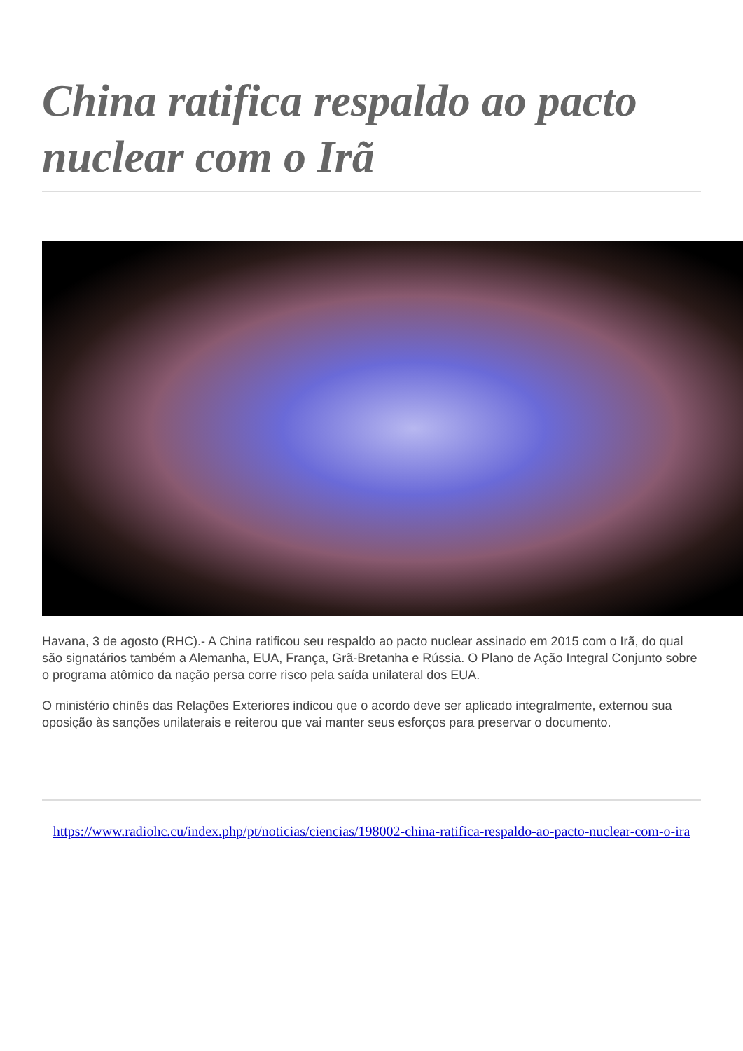China ratifica respaldo ao pacto nuclear com o Irã
Havana, 3 de agosto (RHC).- A China ratificou seu respaldo ao pacto nuclear assinado em 2015 com o Irã, do qual são signatários também a Alemanha, EUA, França, Grã-Bretanha e Rússia. O Plano de Ação Integral Conjunto sobre o programa atômico da nação persa corre risco pela saída unilateral dos EUA.
O ministério chinês das Relações Exteriores indicou que o acordo deve ser aplicado integralmente, externou sua oposição às sanções unilaterais e reiterou que vai manter seus esforços para preservar o documento.
https://www.radiohc.cu/index.php/pt/noticias/ciencias/198002-china-ratifica-respaldo-ao-pacto-nuclear-com-o-ira